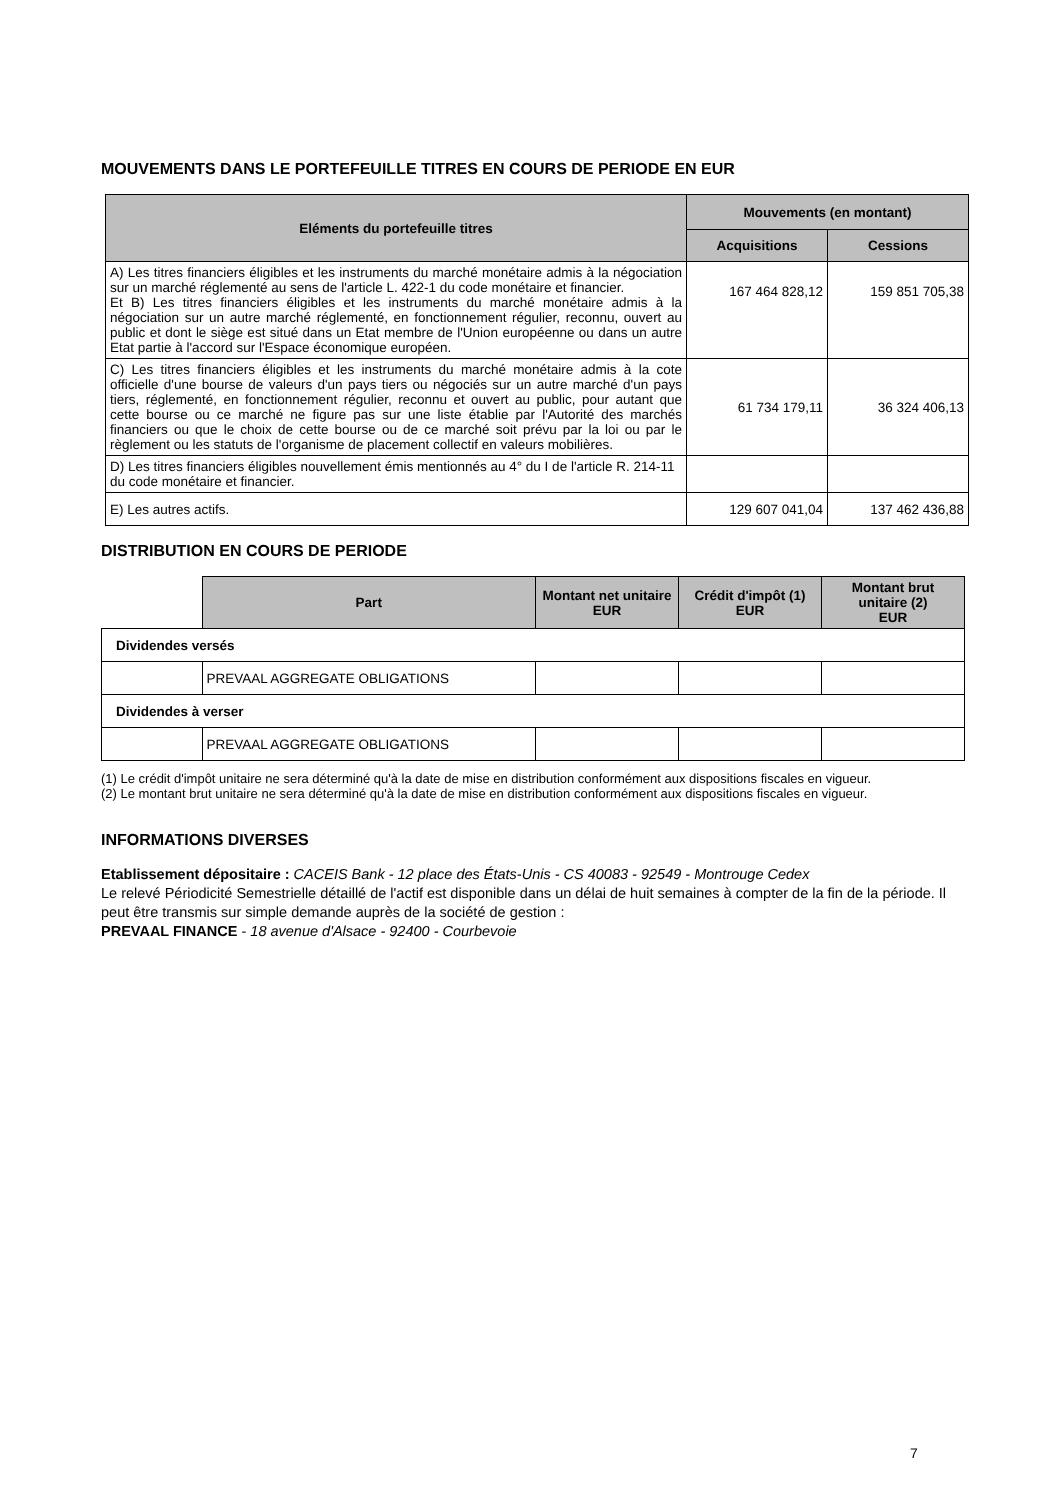MOUVEMENTS DANS LE PORTEFEUILLE TITRES EN COURS DE PERIODE EN EUR
| Eléments du portefeuille titres | Mouvements (en montant) | |
| --- | --- | --- |
| | Acquisitions | Cessions |
| A) Les titres financiers éligibles et les instruments du marché monétaire admis à la négociation sur un marché réglementé au sens de l'article L. 422-1 du code monétaire et financier. Et B) Les titres financiers éligibles et les instruments du marché monétaire admis à la négociation sur un autre marché réglementé, en fonctionnement régulier, reconnu, ouvert au public et dont le siège est situé dans un Etat membre de l'Union européenne ou dans un autre Etat partie à l'accord sur l'Espace économique européen. | 167 464 828,12 | 159 851 705,38 |
| C) Les titres financiers éligibles et les instruments du marché monétaire admis à la cote officielle d'une bourse de valeurs d'un pays tiers ou négociés sur un autre marché d'un pays tiers, réglementé, en fonctionnement régulier, reconnu et ouvert au public, pour autant que cette bourse ou ce marché ne figure pas sur une liste établie par l'Autorité des marchés financiers ou que le choix de cette bourse ou de ce marché soit prévu par la loi ou par le règlement ou les statuts de l'organisme de placement collectif en valeurs mobilières. | 61 734 179,11 | 36 324 406,13 |
| D) Les titres financiers éligibles nouvellement émis mentionnés au 4° du I de l'article R. 214-11 du code monétaire et financier. | | |
| E) Les autres actifs. | 129 607 041,04 | 137 462 436,88 |
DISTRIBUTION EN COURS DE PERIODE
| | Part | Montant net unitaire EUR | Crédit d'impôt (1) EUR | Montant brut unitaire (2) EUR |
| Dividendes versés | | | | |
| | PREVAAL AGGREGATE OBLIGATIONS | | | |
| Dividendes à verser | | | | |
| | PREVAAL AGGREGATE OBLIGATIONS | | | |
(1) Le crédit d'impôt unitaire ne sera déterminé qu'à la date de mise en distribution conformément aux dispositions fiscales en vigueur.
(2) Le montant brut unitaire ne sera déterminé qu'à la date de mise en distribution conformément aux dispositions fiscales en vigueur.
INFORMATIONS DIVERSES
Etablissement dépositaire : CACEIS Bank - 12 place des États-Unis - CS 40083 - 92549 - Montrouge Cedex
Le relevé Périodicité Semestrielle détaillé de l'actif est disponible dans un délai de huit semaines à compter de la fin de la période. Il peut être transmis sur simple demande auprès de la société de gestion :
PREVAAL FINANCE - 18 avenue d'Alsace - 92400 - Courbevoie
7